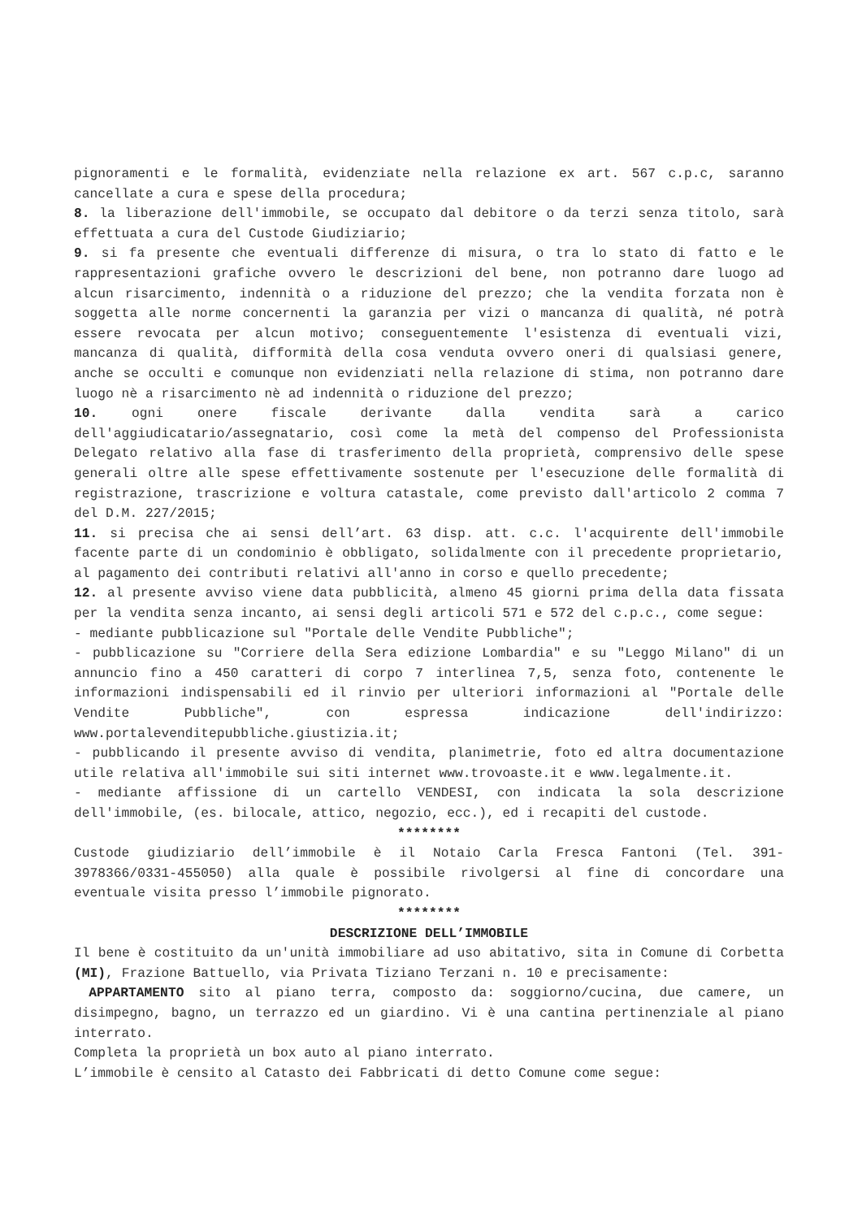pignoramenti e le formalità, evidenziate nella relazione ex art. 567 c.p.c, saranno cancellate a cura e spese della procedura;
8. la liberazione dell'immobile, se occupato dal debitore o da terzi senza titolo, sarà effettuata a cura del Custode Giudiziario;
9. si fa presente che eventuali differenze di misura, o tra lo stato di fatto e le rappresentazioni grafiche ovvero le descrizioni del bene, non potranno dare luogo ad alcun risarcimento, indennità o a riduzione del prezzo; che la vendita forzata non è soggetta alle norme concernenti la garanzia per vizi o mancanza di qualità, né potrà essere revocata per alcun motivo; conseguentemente l'esistenza di eventuali vizi, mancanza di qualità, difformità della cosa venduta ovvero oneri di qualsiasi genere, anche se occulti e comunque non evidenziati nella relazione di stima, non potranno dare luogo nè a risarcimento nè ad indennità o riduzione del prezzo;
10. ogni onere fiscale derivante dalla vendita sarà a carico dell'aggiudicatario/assegnatario, così come la metà del compenso del Professionista Delegato relativo alla fase di trasferimento della proprietà, comprensivo delle spese generali oltre alle spese effettivamente sostenute per l'esecuzione delle formalità di registrazione, trascrizione e voltura catastale, come previsto dall'articolo 2 comma 7 del D.M. 227/2015;
11. si precisa che ai sensi dell’art. 63 disp. att. c.c. l'acquirente dell'immobile facente parte di un condominio è obbligato, solidalmente con il precedente proprietario, al pagamento dei contributi relativi all'anno in corso e quello precedente;
12. al presente avviso viene data pubblicità, almeno 45 giorni prima della data fissata per la vendita senza incanto, ai sensi degli articoli 571 e 572 del c.p.c., come segue:
- mediante pubblicazione sul "Portale delle Vendite Pubbliche";
- pubblicazione su "Corriere della Sera edizione Lombardia" e su "Leggo Milano" di un annuncio fino a 450 caratteri di corpo 7 interlinea 7,5, senza foto, contenente le informazioni indispensabili ed il rinvio per ulteriori informazioni al "Portale delle Vendite Pubbliche", con espressa indicazione dell'indirizzo: www.portalevenditepubbliche.giustizia.it;
- pubblicando il presente avviso di vendita, planimetrie, foto ed altra documentazione utile relativa all'immobile sui siti internet www.trovoaste.it e www.legalmente.it.
- mediante affissione di un cartello VENDESI, con indicata la sola descrizione dell'immobile, (es. bilocale, attico, negozio, ecc.), ed i recapiti del custode.
********
Custode giudiziario dell’immobile è il Notaio Carla Fresca Fantoni (Tel. 391-3978366/0331-455050) alla quale è possibile rivolgersi al fine di concordare una eventuale visita presso l’immobile pignorato.
********
DESCRIZIONE DELL’IMMOBILE
Il bene è costituito da un'unità immobiliare ad uso abitativo, sita in Comune di Corbetta (MI), Frazione Battuello, via Privata Tiziano Terzani n. 10 e precisamente:
APPARTAMENTO sito al piano terra, composto da: soggiorno/cucina, due camere, un disimpegno, bagno, un terrazzo ed un giardino. Vi è una cantina pertinenziale al piano interrato.
Completa la proprietà un box auto al piano interrato.
L’immobile è censito al Catasto dei Fabbricati di detto Comune come segue: